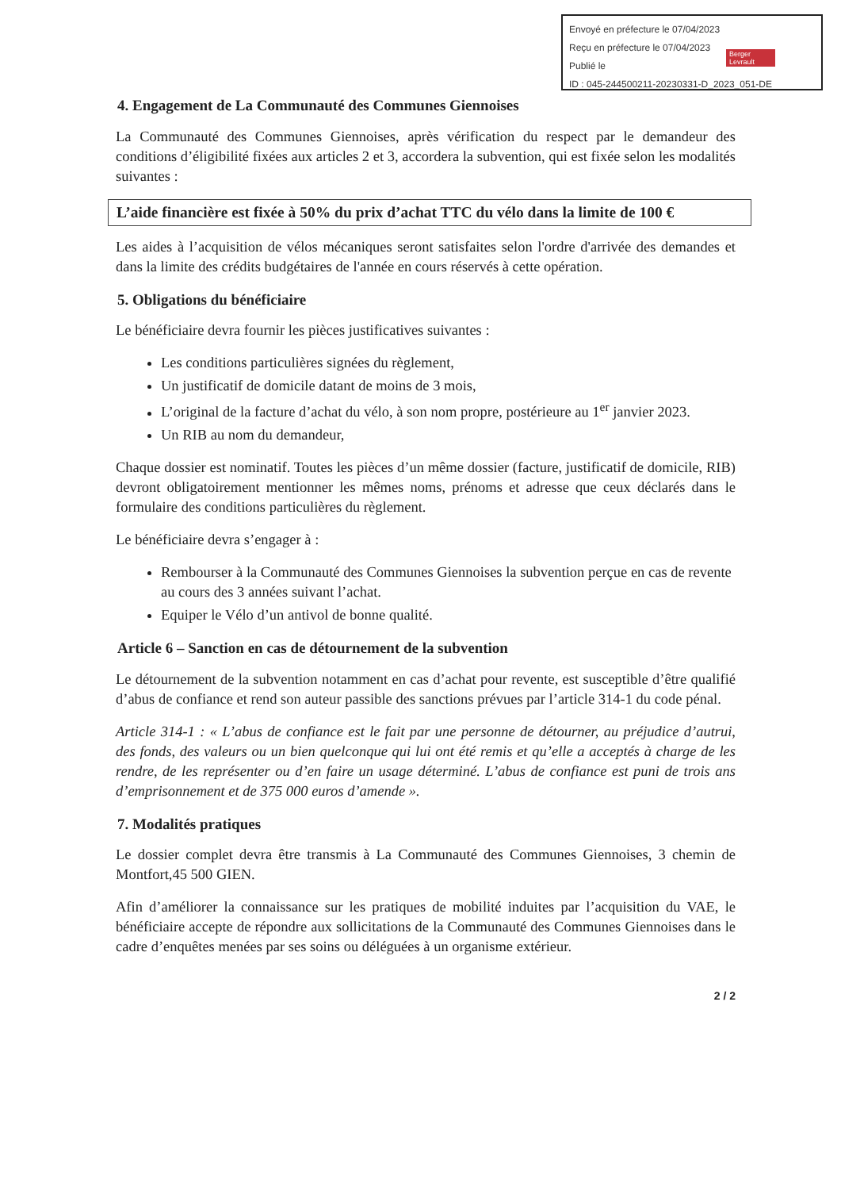Envoyé en préfecture le 07/04/2023
Reçu en préfecture le 07/04/2023
Publié le
ID : 045-244500211-20230331-D_2023_051-DE
Berger Levrault
4. Engagement de La Communauté des Communes Giennoises
La Communauté des Communes Giennoises, après vérification du respect par le demandeur des conditions d’éligibilité fixées aux articles 2 et 3, accordera la subvention, qui est fixée selon les modalités suivantes :
L’aide financière est fixée à 50% du prix d’achat TTC du vélo dans la limite de 100 €
Les aides à l’acquisition de vélos mécaniques seront satisfaites selon l'ordre d'arrivée des demandes et dans la limite des crédits budgétaires de l'année en cours réservés à cette opération.
5. Obligations du bénéficiaire
Le bénéficiaire devra fournir les pièces justificatives suivantes :
Les conditions particulières signées du règlement,
Un justificatif de domicile datant de moins de 3 mois,
L’original de la facture d’achat du vélo, à son nom propre, postérieure au 1<sup>er</sup> janvier 2023.
Un RIB au nom du demandeur,
Chaque dossier est nominatif. Toutes les pièces d’un même dossier (facture, justificatif de domicile, RIB) devront obligatoirement mentionner les mêmes noms, prénoms et adresse que ceux déclarés dans le formulaire des conditions particulières du règlement.
Le bénéficiaire devra s’engager à :
Rembourser à la Communauté des Communes Giennoises la subvention perçue en cas de revente au cours des 3 années suivant l’achat.
Equiper le Vélo d’un antivol de bonne qualité.
Article 6 – Sanction en cas de détournement de la subvention
Le détournement de la subvention notamment en cas d’achat pour revente, est susceptible d’être qualifié d’abus de confiance et rend son auteur passible des sanctions prévues par l’article 314-1 du code pénal.
Article 314-1 : « L’abus de confiance est le fait par une personne de détourner, au préjudice d’autrui, des fonds, des valeurs ou un bien quelconque qui lui ont été remis et qu’elle a acceptés à charge de les rendre, de les représenter ou d’en faire un usage déterminé. L’abus de confiance est puni de trois ans d’emprisonnement et de 375 000 euros d’amende ».
7. Modalités pratiques
Le dossier complet devra être transmis à La Communauté des Communes Giennoises, 3 chemin de Montfort,45 500 GIEN.
Afin d’améliorer la connaissance sur les pratiques de mobilité induites par l’acquisition du VAE, le bénéficiaire accepte de répondre aux sollicitations de la Communauté des Communes Giennoises dans le cadre d’enquêtes menées par ses soins ou déléguées à un organisme extérieur.
2 / 2